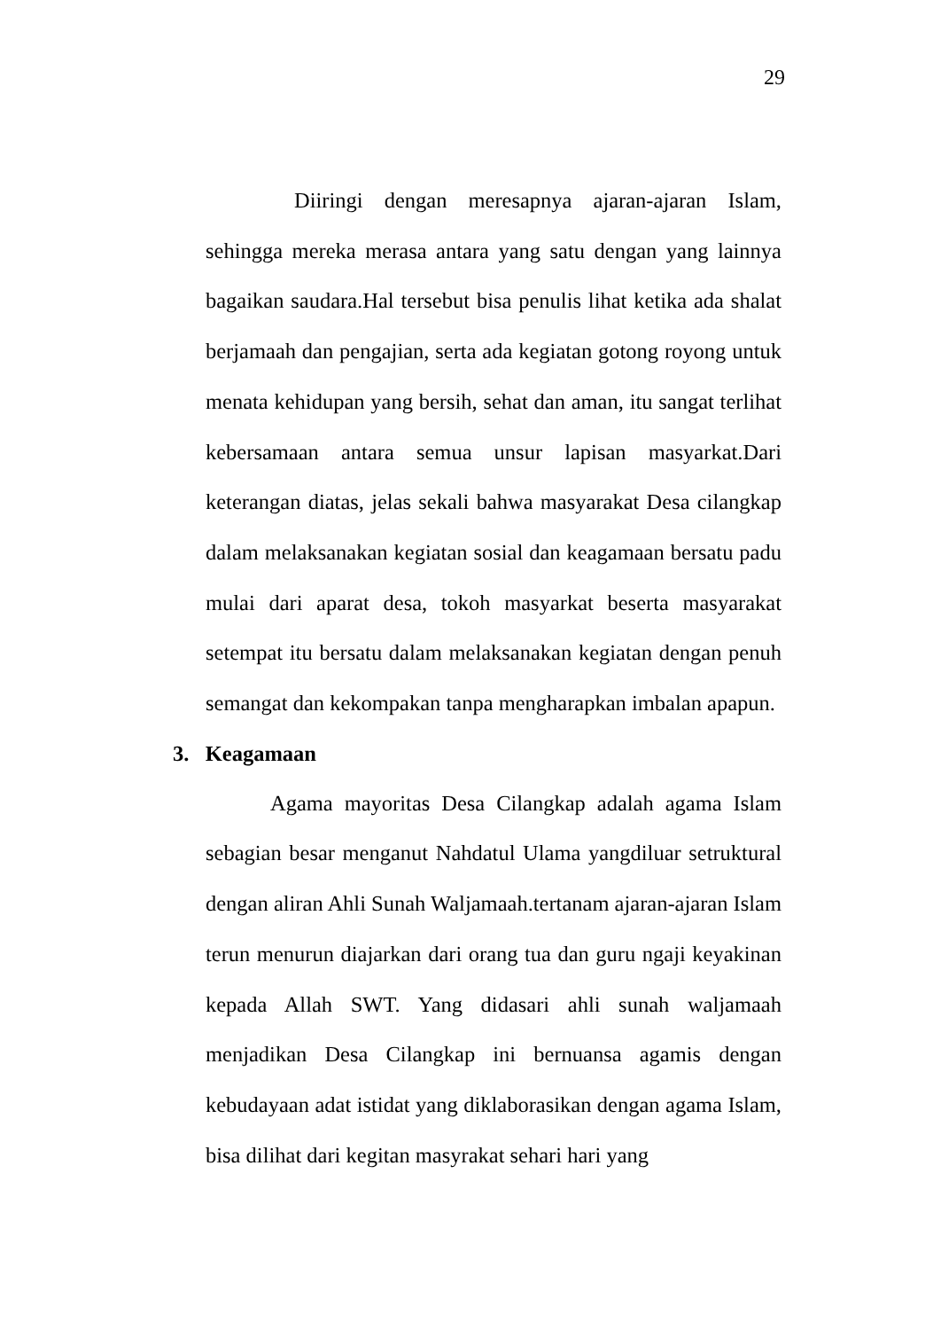29
Diiringi dengan meresapnya ajaran-ajaran Islam, sehingga mereka merasa antara yang satu dengan yang lainnya bagaikan saudara.Hal tersebut bisa penulis lihat ketika ada shalat berjamaah dan pengajian, serta ada kegiatan gotong royong untuk menata kehidupan yang bersih, sehat dan aman, itu sangat terlihat kebersamaan antara semua unsur lapisan masyarkat.Dari keterangan diatas, jelas sekali bahwa masyarakat Desa cilangkap dalam melaksanakan kegiatan sosial dan keagamaan bersatu padu mulai dari aparat desa, tokoh masyarkat beserta masyarakat setempat itu bersatu dalam melaksanakan kegiatan dengan penuh semangat dan kekompakan tanpa mengharapkan imbalan apapun.
3. Keagamaan
Agama mayoritas Desa Cilangkap adalah agama Islam sebagian besar menganut Nahdatul Ulama yangdiluar setruktural dengan aliran Ahli Sunah Waljamaah.tertanam ajaran-ajaran Islam terun menurun diajarkan dari orang tua dan guru ngaji keyakinan kepada Allah SWT. Yang didasari ahli sunah waljamaah menjadikan Desa Cilangkap ini bernuansa agamis dengan kebudayaan adat istidat yang diklaborasikan dengan agama Islam, bisa dilihat dari kegitan masyrakat sehari hari yang